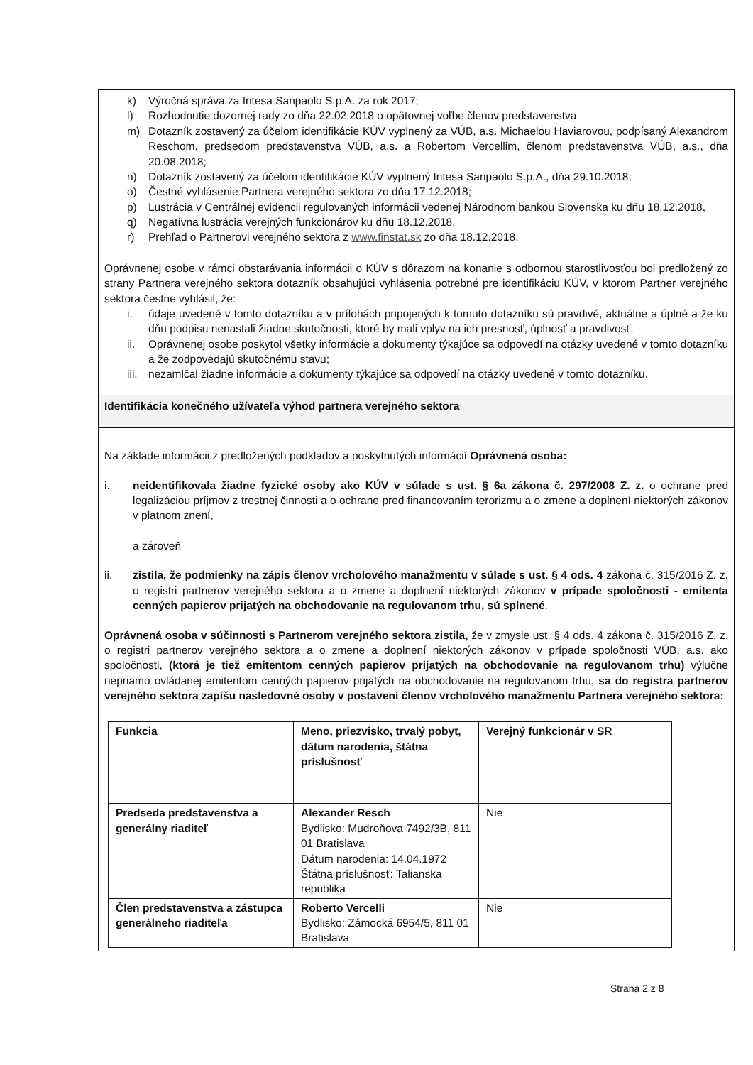k) Výročná správa za Intesa Sanpaolo S.p.A. za rok 2017;
l) Rozhodnutie dozornej rady zo dňa 22.02.2018 o opätovnej voľbe členov predstavenstva
m) Dotazník zostavený za účelom identifikácie KÚV vyplnený za VÚB, a.s. Michaelou Haviarovou, podpísaný Alexandrom Reschom, predsedom predstavenstva VÚB, a.s. a Robertom Vercellim, členom predstavenstva VÚB, a.s., dňa 20.08.2018;
n) Dotazník zostavený za účelom identifikácie KÚV vyplnený Intesa Sanpaolo S.p.A., dňa 29.10.2018;
o) Čestné vyhlásenie Partnera verejného sektora zo dňa 17.12.2018;
p) Lustrácia v Centrálnej evidencii regulovaných informácii vedenej Národnom bankou Slovenska ku dňu 18.12.2018,
q) Negatívna lustrácia verejných funkcionárov ku dňu 18.12.2018,
r) Prehľad o Partnerovi verejného sektora z www.finstat.sk zo dňa 18.12.2018.
Oprávnenej osobe v rámci obstarávania informácii o KÚV s dôrazom na konanie s odbornou starostlivosťou bol predložený zo strany Partnera verejného sektora dotazník obsahujúci vyhlásenia potrebné pre identifikáciu KÚV, v ktorom Partner verejného sektora čestne vyhlásil, že:
i. údaje uvedené v tomto dotazníku a v prílohách pripojených k tomuto dotazníku sú pravdivé, aktuálne a úplné a že ku dňu podpisu nenastali žiadne skutočnosti, ktoré by mali vplyv na ich presnosť, úplnosť a pravdivosť;
ii. Oprávnenej osobe poskytol všetky informácie a dokumenty týkajúce sa odpovedí na otázky uvedené v tomto dotazníku a že zodpovedajú skutočnému stavu;
iii.
nezamlčal žiadne informácie a dokumenty týkajúce sa odpovedí na otázky uvedené v tomto dotazníku.
Identifikácia konečného užívateľa výhod partnera verejného sektora
Na základe informácii z predložených podkladov a poskytnutých informácií Oprávnená osoba:
i. neidentifikovala žiadne fyzické osoby ako KÚV v súlade s ust. § 6a zákona č. 297/2008 Z. z. o ochrane pred legalizáciou príjmov z trestnej činnosti a o ochrane pred financovaním terorizmu a o zmene a doplnení niektorých zákonov v platnom znení,
a zároveň
ii. zistila, že podmienky na zápis členov vrcholového manažmentu v súlade s ust. § 4 ods. 4 zákona č. 315/2016 Z. z. o registri partnerov verejného sektora a o zmene a doplnení niektorých zákonov v prípade spoločnosti - emitenta cenných papierov prijatých na obchodovanie na regulovanom trhu, sú splnené.
Oprávnená osoba v súčinnosti s Partnerom verejného sektora zistila, že v zmysle ust. § 4 ods. 4 zákona č. 315/2016 Z. z. o registri partnerov verejného sektora a o zmene a doplnení niektorých zákonov v prípade spoločnosti VÚB, a.s. ako spoločnosti, (ktorá je tiež emitentom cenných papierov prijatých na obchodovanie na regulovanom trhu) výlučne nepriamo ovládanej emitentom cenných papierov prijatých na obchodovanie na regulovanom trhu, sa do registra partnerov verejného sektora zapíšu nasledovné osoby v postavení členov vrcholového manažmentu Partnera verejného sektora:
| Funkcia | Meno, priezvisko, trvalý pobyt, dátum narodenia, štátna príslušnosť | Verejný funkcionár v SR |
| Predseda predstavenstva a generálny riaditeľ | Alexander Resch Bydlisko: Mudroňova 7492/3B, 811 01 Bratislava Dátum narodenia: 14.04.1972 Štátna príslušnosť: Talianska republika | Nie |
| Člen predstavenstva a zástupca generálneho riaditeľa | Roberto Vercelli Bydlisko: Zámocká 6954/5, 811 01 Bratislava | Nie |
Strana 2 z 8